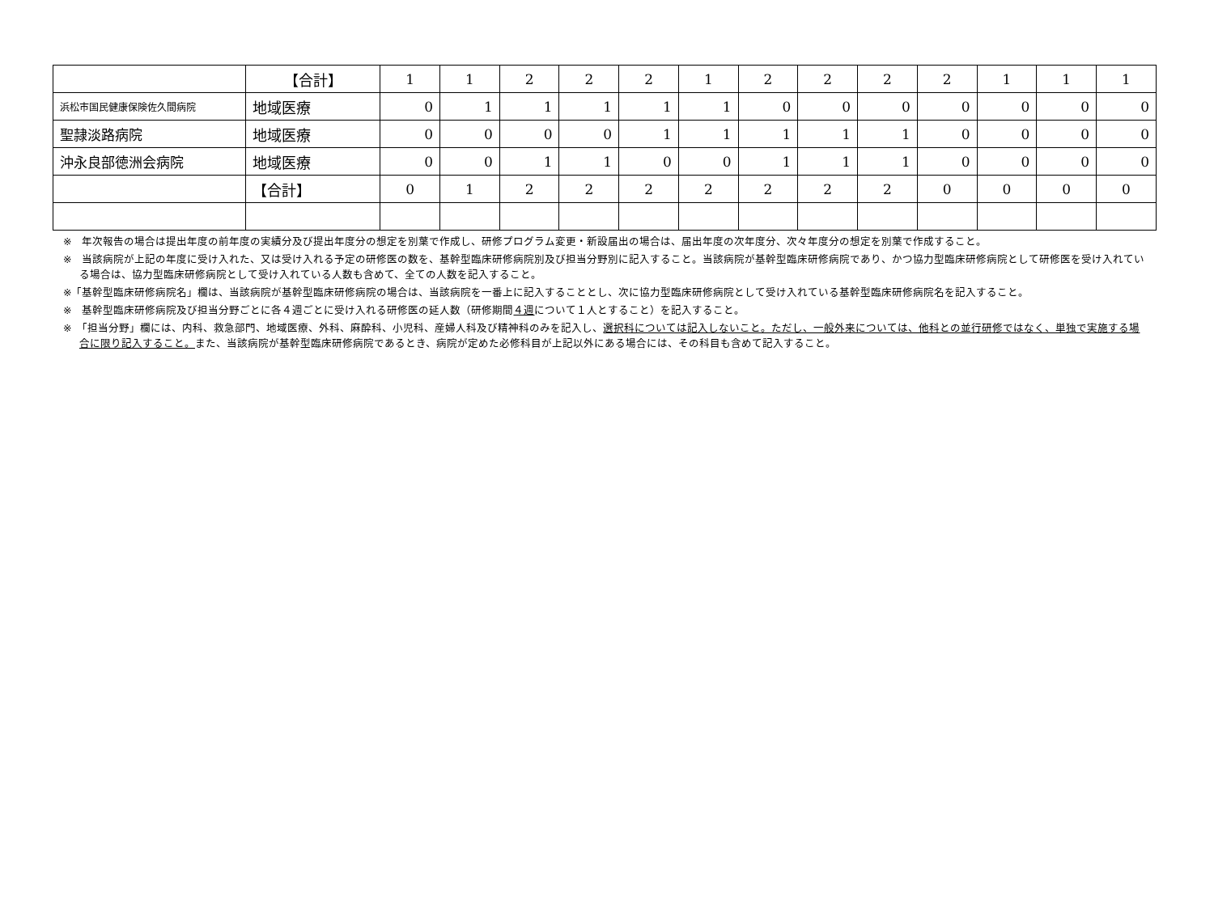| | 【合計】 | 1 | 1 | 2 | 2 | 2 | 1 | 2 | 2 | 2 | 2 | 1 | 1 | 1 |
| 浜松市国民健康保険佐久間病院 | 地域医療 | 0 | 1 | 1 | 1 | 1 | 1 | 0 | 0 | 0 | 0 | 0 | 0 | 0 |
| 聖隷淡路病院 | 地域医療 | 0 | 0 | 0 | 0 | 1 | 1 | 1 | 1 | 1 | 0 | 0 | 0 | 0 |
| 沖永良部徳洲会病院 | 地域医療 | 0 | 0 | 1 | 1 | 0 | 0 | 1 | 1 | 1 | 0 | 0 | 0 | 0 |
| | 【合計】 | 0 | 1 | 2 | 2 | 2 | 2 | 2 | 2 | 2 | 0 | 0 | 0 | 0 |
※　年次報告の場合は提出年度の前年度の実績分及び提出年度分の想定を別葉で作成し、研修プログラム変更・新設届出の場合は、届出年度の次年度分、次々年度分の想定を別葉で作成すること。
※　当該病院が上記の年度に受け入れた、又は受け入れる予定の研修医の数を、基幹型臨床研修病院別及び担当分野別に記入すること。当該病院が基幹型臨床研修病院であり、かつ協力型臨床研修病院として研修医を受け入れている場合は、協力型臨床研修病院として受け入れている人数も含めて、全ての人数を記入すること。
※「基幹型臨床研修病院名」欄は、当該病院が基幹型臨床研修病院の場合は、当該病院を一番上に記入することとし、次に協力型臨床研修病院として受け入れている基幹型臨床研修病院名を記入すること。
※　基幹型臨床研修病院及び担当分野ごとに各４週ごとに受け入れる研修医の延人数（研修期間４週について１人とすること）を記入すること。
※　「担当分野」欄には、内科、救急部門、地域医療、外科、麻酔科、小児科、産婦人科及び精神科のみを記入し、選択科については記入しないこと。ただし、一般外来については、他科との並行研修ではなく、単独で実施する場合に限り記入すること。また、当該病院が基幹型臨床研修病院であるとき、病院が定めた必修科目が上記以外にある場合には、その科目も含めて記入すること。